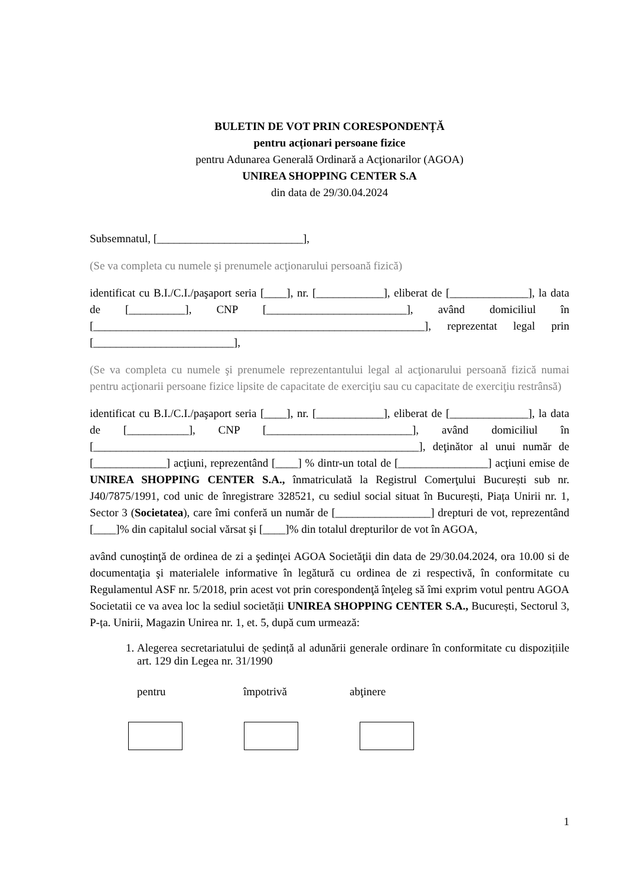BULETIN DE VOT PRIN CORESPONDENȚĂ
pentru acționari persoane fizice
pentru Adunarea Generală Ordinară a Acţionarilor (AGOA)
UNIREA SHOPPING CENTER S.A
din data de 29/30.04.2024
Subsemnatul, [__________________________],
(Se va completa cu numele şi prenumele acţionarului persoană fizică)
identificat cu B.I./C.I./paşaport seria [____], nr. [____________], eliberat de [______________], la data de [__________], CNP [_________________________], având domiciliul în [___________________________________________________________], reprezentat legal prin [_________________________],
(Se va completa cu numele şi prenumele reprezentantului legal al acţionarului persoană fizică numai pentru acţionarii persoane fizice lipsite de capacitate de exerciţiu sau cu capacitate de exerciţiu restrânsă)
identificat cu B.I./C.I./paşaport seria [____], nr. [____________], eliberat de [______________], la data de [___________], CNP [__________________________], având domiciliul în [__________________________________________________________], deţinător al unui număr de [_____________] acţiuni, reprezentând [____] % dintr-un total de [________________] acţiuni emise de UNIREA SHOPPING CENTER S.A., înmatriculată la Registrul Comerţului București sub nr. J40/7875/1991, cod unic de înregistrare 328521, cu sediul social situat în București, Piața Unirii nr. 1, Sector 3 (Societatea), care îmi conferă un număr de [_________________] drepturi de vot, reprezentând [____]% din capitalul social vărsat şi [____]% din totalul drepturilor de vot în AGOA,
având cunoştinţă de ordinea de zi a şedinţei AGOA Societăţii din data de 29/30.04.2024, ora 10.00 si de documentaţia şi materialele informative în legătură cu ordinea de zi respectivă, în conformitate cu Regulamentul ASF nr. 5/2018, prin acest vot prin corespondenţă înţeleg să îmi exprim votul pentru AGOA Societatii ce va avea loc la sediul societății UNIREA SHOPPING CENTER S.A., București, Sectorul 3, P-ța. Unirii, Magazin Unirea nr. 1, et. 5, după cum urmează:
1. Alegerea secretariatului de ședință al adunării generale ordinare în conformitate cu dispozițiile art. 129 din Legea nr. 31/1990
pentru împotrivă abţinere
1